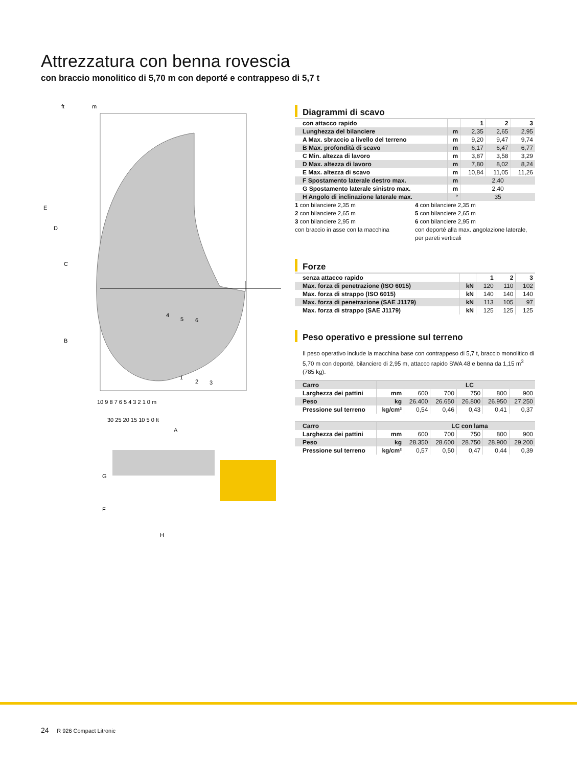Attrezzatura con benna rovescia
con braccio monolitico di 5,70 m con deporté e contrappeso di 5,7 t
ft
m
E
D
C
B
10 9 8 7 6 5 4 3 2 1 0 m
30 25 20 15 10 5 0 ft
A
4
5
6
1
2
3
G
F
H
Diagrammi di scavo
| con attacco rapido | | 1 | 2 | 3 |
| Lunghezza del bilanciere | m | 2,35 | 2,65 | 2,95 |
| A Max. sbraccio a livello del terreno | m | 9,20 | 9,47 | 9,74 |
| B Max. profondità di scavo | m | 6,17 | 6,47 | 6,77 |
| C Min. altezza di lavoro | m | 3,87 | 3,58 | 3,29 |
| D Max. altezza di lavoro | m | 7,80 | 8,02 | 8,24 |
| E Max. altezza di scavo | m | 10,84 | 11,05 | 11,26 |
| F Spostamento laterale destro max. | m | 2,40 | | |
| G Spostamento laterale sinistro max. | m | 2,40 | | |
| H Angolo di inclinazione laterale max. | ° | 35 | | |
1 con bilanciere 2,35 m
2 con bilanciere 2,65 m
3 con bilanciere 2,95 m
con braccio in asse con la macchina
4 con bilanciere 2,35 m
5 con bilanciere 2,65 m
6 con bilanciere 2,95 m
con deporté alla max. angolazione laterale, per pareti verticali
Forze
| senza attacco rapido | | 1 | 2 | 3 |
| Max. forza di penetrazione (ISO 6015) | kN | 120 | 110 | 102 |
| Max. forza di strappo (ISO 6015) | kN | 140 | 140 | 140 |
| Max. forza di penetrazione (SAE J1179) | kN | 113 | 105 | 97 |
| Max. forza di strappo (SAE J1179) | kN | 125 | 125 | 125 |
Peso operativo e pressione sul terreno
Il peso operativo include la macchina base con contrappeso di 5,7 t, braccio monolitico di 5,70 m con deporté, bilanciere di 2,95 m, attacco rapido SWA 48 e benna da 1,15 m<sup>3</sup> (785 kg).
| Carro | | LC | | | | |
| Larghezza dei pattini | mm | 600 | 700 | 750 | 800 | 900 |
| Peso | kg | 26.400 | 26.650 | 26.800 | 26.950 | 27.250 |
| Pressione sul terreno | kg/cm² | 0,54 | 0,46 | 0,43 | 0,41 | 0,37 |
| Carro | | LC con lama | | | | |
| Larghezza dei pattini | mm | 600 | 700 | 750 | 800 | 900 |
| Peso | kg | 28.350 | 28.600 | 28.750 | 28.900 | 29.200 |
| Pressione sul terreno | kg/cm² | 0,57 | 0,50 | 0,47 | 0,44 | 0,39 |
24 R 926 Compact Litronic